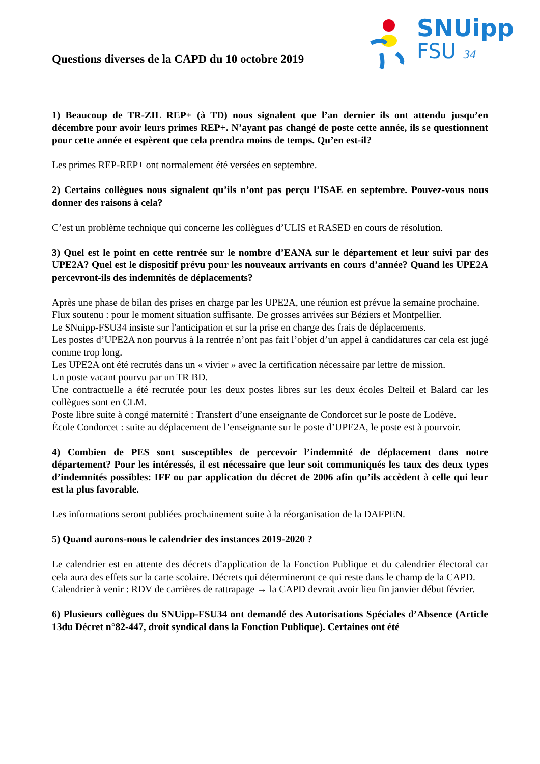Questions diverses de la CAPD du 10 octobre 2019
SNUipp
FSU 34
1) Beaucoup de TR-ZIL REP+ (à TD) nous signalent que l’an dernier ils ont attendu jusqu’en décembre pour avoir leurs primes REP+. N’ayant pas changé de poste cette année, ils se questionnent pour cette année et espèrent que cela prendra moins de temps. Qu’en est-il?
Les primes REP-REP+ ont normalement été versées en septembre.
2) Certains collègues nous signalent qu’ils n’ont pas perçu l’ISAE en septembre. Pouvez-vous nous donner des raisons à cela?
C’est un problème technique qui concerne les collègues d’ULIS et RASED en cours de résolution.
3) Quel est le point en cette rentrée sur le nombre d’EANA sur le département et leur suivi par des UPE2A? Quel est le dispositif prévu pour les nouveaux arrivants en cours d’année? Quand les UPE2A percevront-ils des indemnités de déplacements?
Après une phase de bilan des prises en charge par les UPE2A, une réunion est prévue la semaine prochaine.
Flux soutenu : pour le moment situation suffisante. De grosses arrivées sur Béziers et Montpellier.
Le SNuipp-FSU34 insiste sur l'anticipation et sur la prise en charge des frais de déplacements.
Les postes d’UPE2A non pourvus à la rentrée n’ont pas fait l’objet d’un appel à candidatures car cela est jugé comme trop long.
Les UPE2A ont été recrutés dans un « vivier » avec la certification nécessaire par lettre de mission.
Un poste vacant pourvu par un TR BD.
Une contractuelle a été recrutée pour les deux postes libres sur les deux écoles Delteil et Balard car les collègues sont en CLM.
Poste libre suite à congé maternité : Transfert d’une enseignante de Condorcet sur le poste de Lodève.
École Condorcet : suite au déplacement de l’enseignante sur le poste d’UPE2A, le poste est à pourvoir.
4) Combien de PES sont susceptibles de percevoir l’indemnité de déplacement dans notre département? Pour les intéressés, il est nécessaire que leur soit communiqués les taux des deux types d’indemnités possibles: IFF ou par application du décret de 2006 afin qu’ils accèdent à celle qui leur est la plus favorable.
Les informations seront publiées prochainement suite à la réorganisation de la DAFPEN.
5) Quand aurons-nous le calendrier des instances 2019-2020 ?
Le calendrier est en attente des décrets d’application de la Fonction Publique et du calendrier électoral car cela aura des effets sur la carte scolaire. Décrets qui détermineront ce qui reste dans le champ de la CAPD.
Calendrier à venir : RDV de carrières de rattrapage → la CAPD devrait avoir lieu fin janvier début février.
6) Plusieurs collègues du SNUipp-FSU34 ont demandé des Autorisations Spéciales d’Absence (Article 13du Décret n°82-447, droit syndical dans la Fonction Publique). Certaines ont été